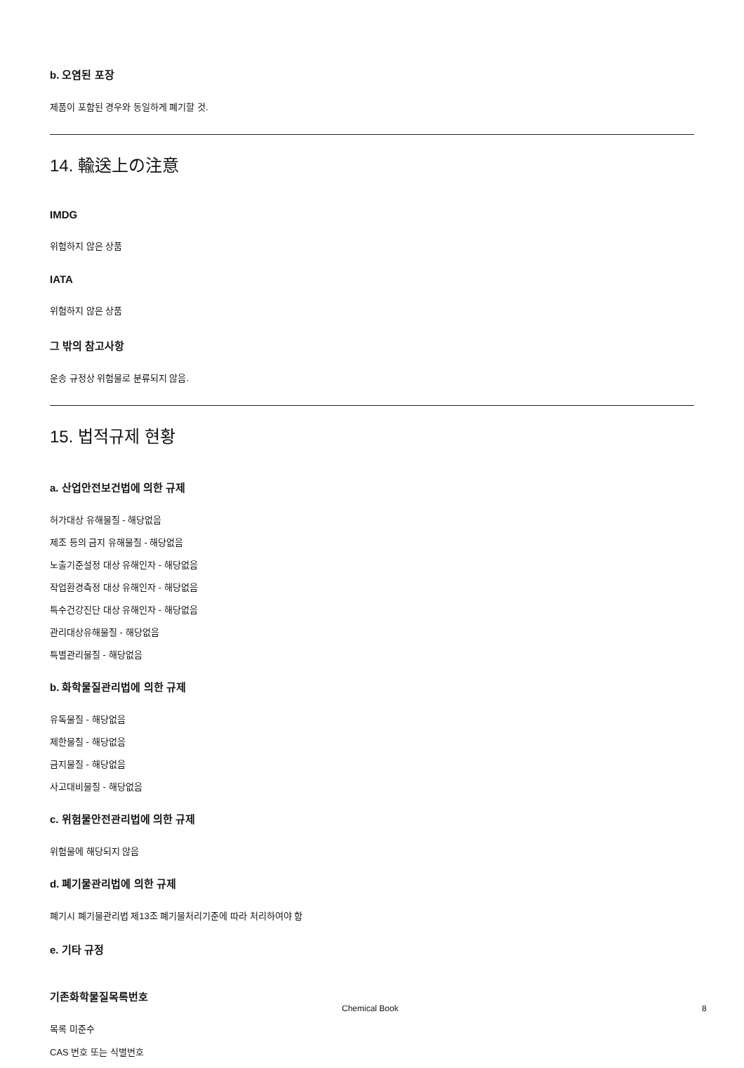b. 오염된 포장
제품이 포함된 경우와 동일하게 폐기할 것.
14. 輸送上の注意
IMDG
위험하지 않은 상품
IATA
위험하지 않은 상품
그 밖의 참고사항
운송 규정상 위험물로 분류되지 않음.
15. 법적규제 현황
a. 산업안전보건법에 의한 규제
허가대상 유해물질 - 해당없음
제조 등의 금지 유해물질 - 해당없음
노출기준설정 대상 유해인자 - 해당없음
작업환경측정 대상 유해인자 - 해당없음
특수건강진단 대상 유해인자 - 해당없음
관리대상유해물질 - 해당없음
특별관리물질 - 해당없음
b. 화학물질관리법에 의한 규제
유독물질 - 해당없음
제한물질 - 해당없음
금지물질 - 해당없음
사고대비물질 - 해당없음
c. 위험물안전관리법에 의한 규제
위험물에 해당되지 않음
d. 폐기물관리법에 의한 규제
폐기시 폐기물관리법 제13조 폐기물처리기준에 따라 처리하여야 함
e. 기타 규정
기존화학물질목록번호
목록 미준수
CAS 번호 또는 식별번호
Chemical Book 8